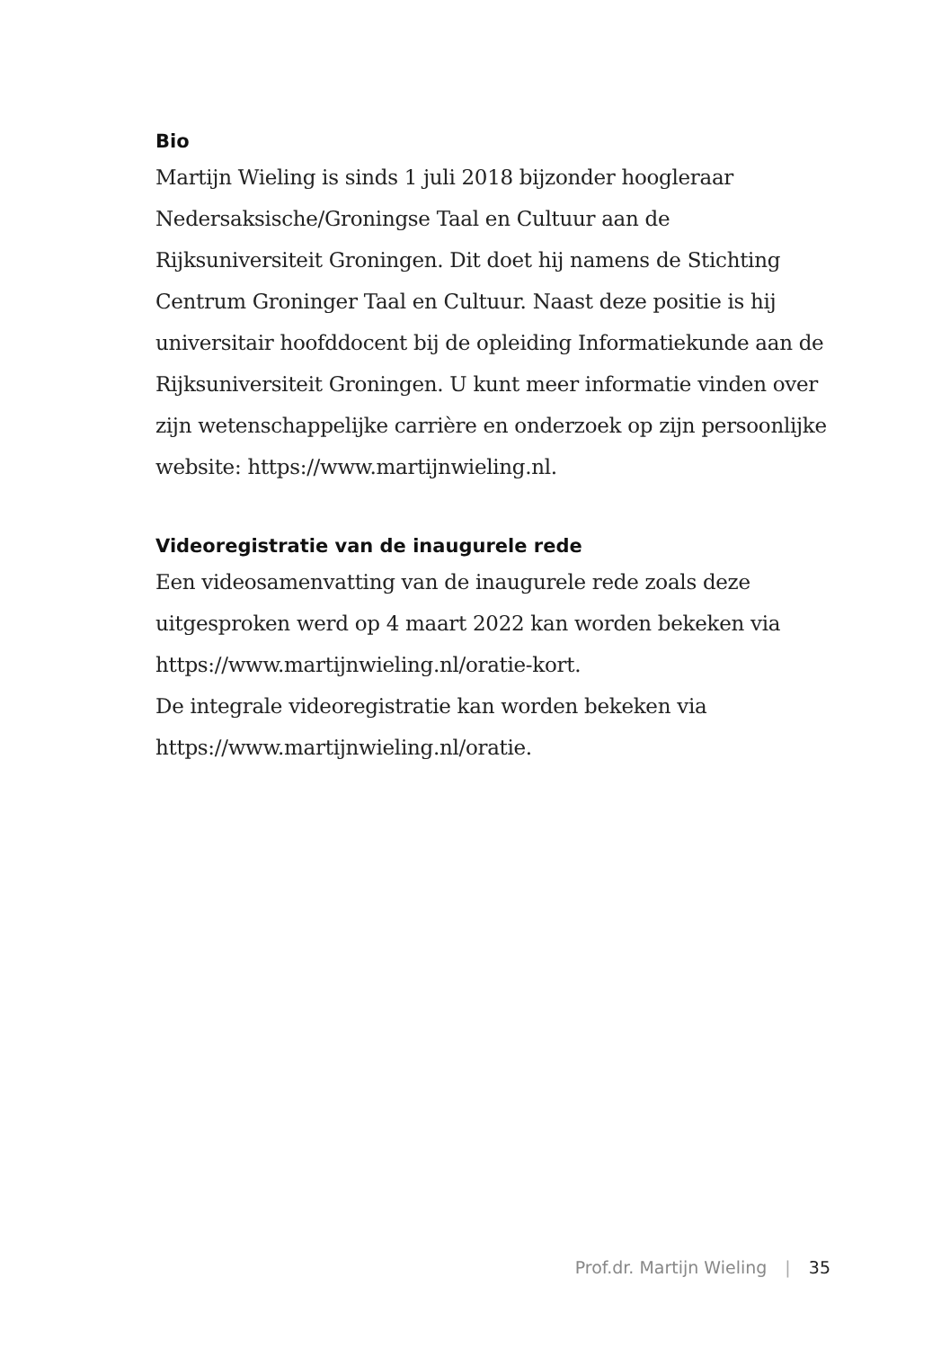Bio
Martijn Wieling is sinds 1 juli 2018 bijzonder hoogleraar Nedersaksische/Groningse Taal en Cultuur aan de Rijksuniversiteit Groningen. Dit doet hij namens de Stichting Centrum Groninger Taal en Cultuur. Naast deze positie is hij universitair hoofddocent bij de opleiding Informatiekunde aan de Rijksuniversiteit Groningen. U kunt meer informatie vinden over zijn wetenschappelijke carrière en onderzoek op zijn persoonlijke website: https://www.martijnwieling.nl.
Videoregistratie van de inaugurele rede
Een videosamenvatting van de inaugurele rede zoals deze uitgesproken werd op 4 maart 2022 kan worden bekeken via https://www.martijnwieling.nl/oratie-kort.
De integrale videoregistratie kan worden bekeken via https://www.martijnwieling.nl/oratie.
Prof.dr. Martijn Wieling | 35